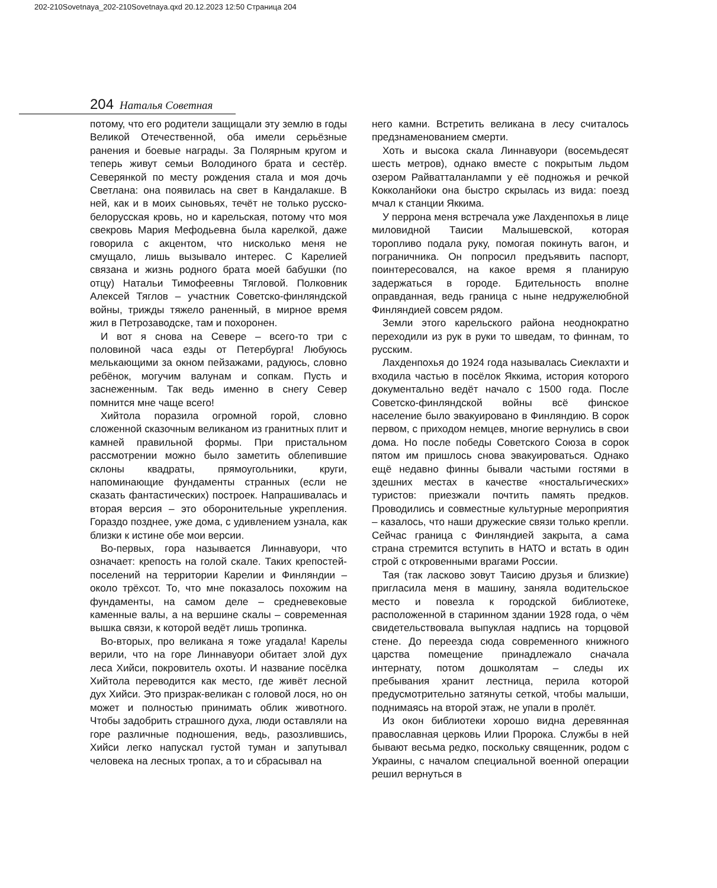202-210Sovetnaya_202-210Sovetnaya.qxd 20.12.2023 12:50 Страница 204
204 Наталья Советная
потому, что его родители защищали эту землю в годы Великой Отечественной, оба имели серьёзные ранения и боевые награды. За Полярным кругом и теперь живут семьи Володиного брата и сестёр. Северянкой по месту рождения стала и моя дочь Светлана: она появилась на свет в Кандалакше. В ней, как и в моих сыновьях, течёт не только русско-белорусская кровь, но и карельская, потому что моя свекровь Мария Мефодьевна была карелкой, даже говорила с акцентом, что нисколько меня не смущало, лишь вызывало интерес. С Карелией связана и жизнь родного брата моей бабушки (по отцу) Натальи Тимофеевны Тягловой. Полковник Алексей Тяглов – участник Советско-финляндской войны, трижды тяжело раненный, в мирное время жил в Петрозаводске, там и похоронен.
И вот я снова на Севере – всего-то три с половиной часа езды от Петербурга! Любуюсь мелькающими за окном пейзажами, радуюсь, словно ребёнок, могучим валунам и сопкам. Пусть и заснеженным. Так ведь именно в снегу Север помнится мне чаще всего!
Хийтола поразила огромной горой, словно сложенной сказочным великаном из гранитных плит и камней правильной формы. При пристальном рассмотрении можно было заметить облепившие склоны квадраты, прямоугольники, круги, напоминающие фундаменты странных (если не сказать фантастических) построек. Напрашивалась и вторая версия – это оборонительные укрепления. Гораздо позднее, уже дома, с удивлением узнала, как близки к истине обе мои версии.
Во-первых, гора называется Линнавуори, что означает: крепость на голой скале. Таких крепостей-поселений на территории Карелии и Финляндии – около трёхсот. То, что мне показалось похожим на фундаменты, на самом деле – средневековые каменные валы, а на вершине скалы – современная вышка связи, к которой ведёт лишь тропинка.
Во-вторых, про великана я тоже угадала! Карелы верили, что на горе Линнавуори обитает злой дух леса Хийси, покровитель охоты. И название посёлка Хийтола переводится как место, где живёт лесной дух Хийси. Это призрак-великан с головой лося, но он может и полностью принимать облик животного. Чтобы задобрить страшного духа, люди оставляли на горе различные подношения, ведь, разозлившись, Хийси легко напускал густой туман и запутывал человека на лесных тропах, а то и сбрасывал на
него камни. Встретить великана в лесу считалось предзнаменованием смерти.
Хоть и высока скала Линнавуори (восемьдесят шесть метров), однако вместе с покрытым льдом озером Райватталанлампи у её подножья и речкой Кокколанйоки она быстро скрылась из вида: поезд мчал к станции Яккима.
У перрона меня встречала уже Лахденпохья в лице миловидной Таисии Малышевской, которая торопливо подала руку, помогая покинуть вагон, и пограничника. Он попросил предъявить паспорт, поинтересовался, на какое время я планирую задержаться в городе. Бдительность вполне оправданная, ведь граница с ныне недружелюбной Финляндией совсем рядом.
Земли этого карельского района неоднократно переходили из рук в руки то шведам, то финнам, то русским.
Лахденпохья до 1924 года называлась Сиеклахти и входила частью в посёлок Яккима, история которого документально ведёт начало с 1500 года. После Советско-финляндской войны всё финское население было эвакуировано в Финляндию. В сорок первом, с приходом немцев, многие вернулись в свои дома. Но после победы Советского Союза в сорок пятом им пришлось снова эвакуироваться. Однако ещё недавно финны бывали частыми гостями в здешних местах в качестве «ностальгических» туристов: приезжали почтить память предков. Проводились и совместные культурные мероприятия – казалось, что наши дружеские связи только крепли. Сейчас граница с Финляндией закрыта, а сама страна стремится вступить в НАТО и встать в один строй с откровенными врагами России.
Тая (так ласково зовут Таисию друзья и близкие) пригласила меня в машину, заняла водительское место и повезла к городской библиотеке, расположенной в старинном здании 1928 года, о чём свидетельствовала выпуклая надпись на торцовой стене. До переезда сюда современного книжного царства помещение принадлежало сначала интернату, потом дошколятам – следы их пребывания хранит лестница, перила которой предусмотрительно затянуты сеткой, чтобы малыши, поднимаясь на второй этаж, не упали в пролёт.
Из окон библиотеки хорошо видна деревянная православная церковь Илии Пророка. Службы в ней бывают весьма редко, поскольку священник, родом с Украины, с началом специальной военной операции решил вернуться в